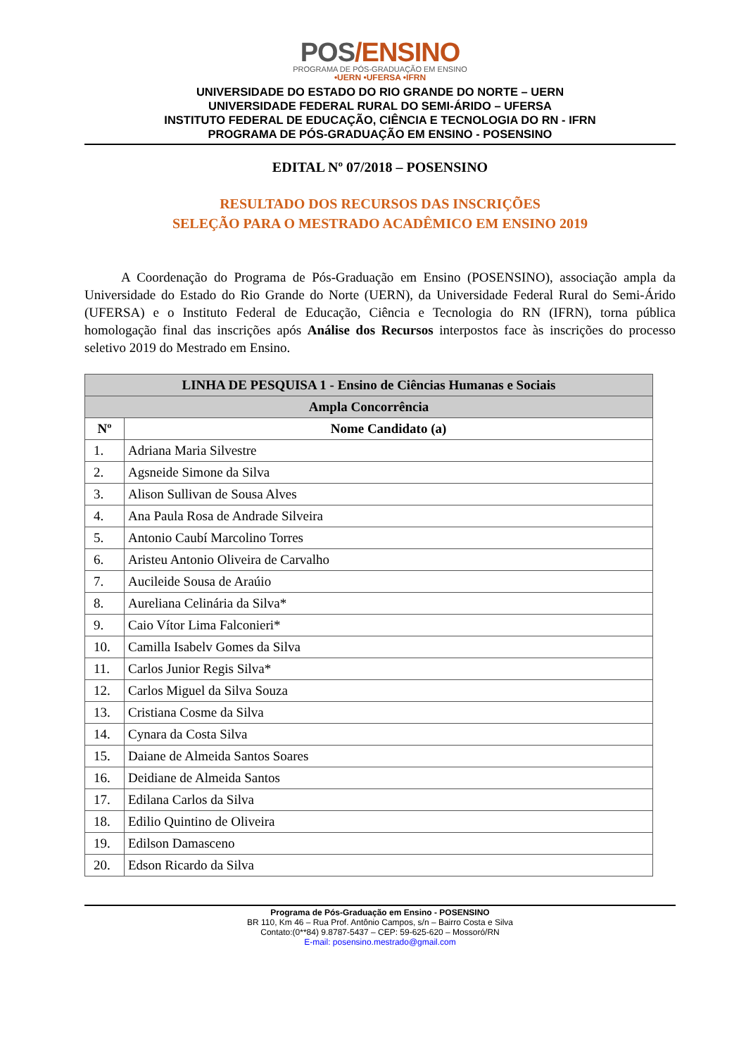POS/ENSINO
PROGRAMA DE PÓS-GRADUAÇÃO EM ENSINO
•UERN •UFERSA •IFRN
UNIVERSIDADE DO ESTADO DO RIO GRANDE DO NORTE – UERN
UNIVERSIDADE FEDERAL RURAL DO SEMI-ÁRIDO – UFERSA
INSTITUTO FEDERAL DE EDUCAÇÃO, CIÊNCIA E TECNOLOGIA DO RN - IFRN
PROGRAMA DE PÓS-GRADUAÇÃO EM ENSINO - POSENSINO
EDITAL Nº 07/2018 – POSENSINO
RESULTADO DOS RECURSOS DAS INSCRIÇÕES
SELEÇÃO PARA O MESTRADO ACADÊMICO EM ENSINO 2019
A Coordenação do Programa de Pós-Graduação em Ensino (POSENSINO), associação ampla da Universidade do Estado do Rio Grande do Norte (UERN), da Universidade Federal Rural do Semi-Árido (UFERSA) e o Instituto Federal de Educação, Ciência e Tecnologia do RN (IFRN), torna pública homologação final das inscrições após Análise dos Recursos interpostos face às inscrições do processo seletivo 2019 do Mestrado em Ensino.
| LINHA DE PESQUISA 1 - Ensino de Ciências Humanas e Sociais | |
| --- | --- |
| Ampla Concorrência | |
| Nº | Nome Candidato (a) |
| 1. | Adriana Maria Silvestre |
| 2. | Agsneide Simone da Silva |
| 3. | Alison Sullivan de Sousa Alves |
| 4. | Ana Paula Rosa de Andrade Silveira |
| 5. | Antonio Caubí Marcolino Torres |
| 6. | Aristeu Antonio Oliveira de Carvalho |
| 7. | Aucileide Sousa de Araúio |
| 8. | Aureliana Celinária da Silva* |
| 9. | Caio Vítor Lima Falconieri* |
| 10. | Camilla Isabelv Gomes da Silva |
| 11. | Carlos Junior Regis Silva* |
| 12. | Carlos Miguel da Silva Souza |
| 13. | Cristiana Cosme da Silva |
| 14. | Cynara da Costa Silva |
| 15. | Daiane de Almeida Santos Soares |
| 16. | Deidiane de Almeida Santos |
| 17. | Edilana Carlos da Silva |
| 18. | Edilio Quintino de Oliveira |
| 19. | Edilson Damasceno |
| 20. | Edson Ricardo da Silva |
Programa de Pós-Graduação em Ensino - POSENSINO
BR 110, Km 46 – Rua Prof. Antônio Campos, s/n – Bairro Costa e Silva
Contato:(0**84) 9.8787-5437 – CEP: 59-625-620 – Mossoró/RN
E-mail: posensino.mestrado@gmail.com